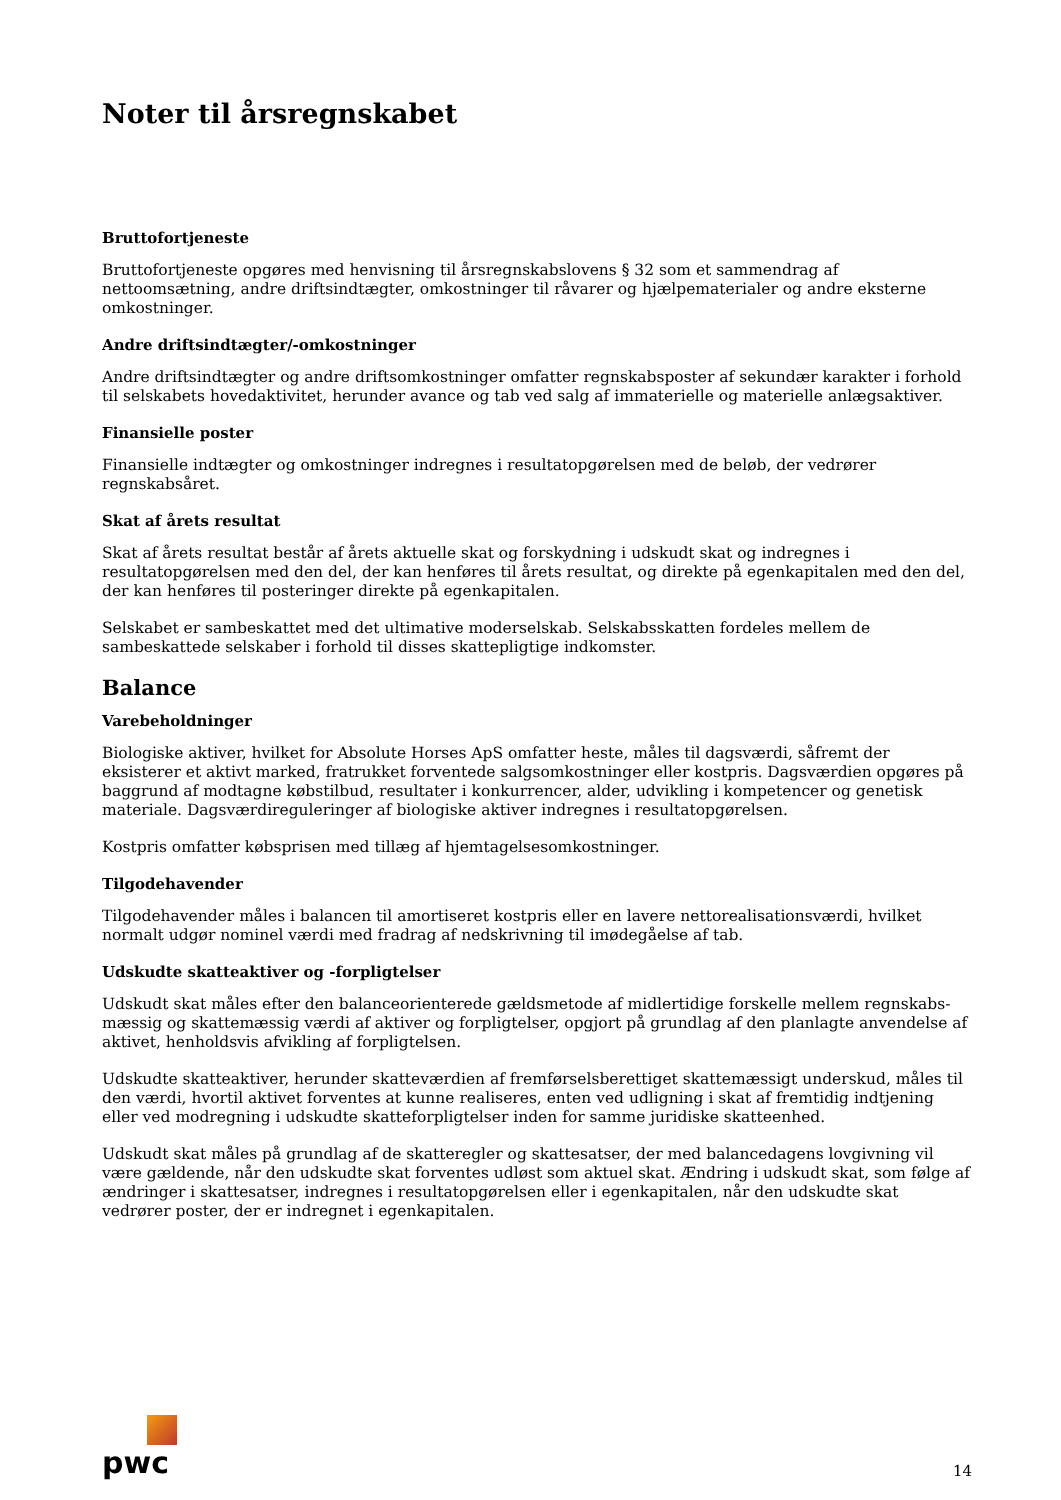Noter til årsregnskabet
Bruttofortjeneste
Bruttofortjeneste opgøres med henvisning til årsregnskabslovens § 32 som et sammendrag af nettoomsætning, andre driftsindtægter, omkostninger til råvarer og hjælpematerialer og andre eksterne omkostninger.
Andre driftsindtægter/-omkostninger
Andre driftsindtægter og andre driftsomkostninger omfatter regnskabsposter af sekundær karakter i forhold til selskabets hovedaktivitet, herunder avance og tab ved salg af immaterielle og materielle anlægsaktiver.
Finansielle poster
Finansielle indtægter og omkostninger indregnes i resultatopgørelsen med de beløb, der vedrører regnskabsåret.
Skat af årets resultat
Skat af årets resultat består af årets aktuelle skat og forskydning i udskudt skat og indregnes i resultatopgørelsen med den del, der kan henføres til årets resultat, og direkte på egenkapitalen med den del, der kan henføres til posteringer direkte på egenkapitalen.
Selskabet er sambeskattet med det ultimative moderselskab. Selskabsskatten fordeles mellem de sambeskattede selskaber i forhold til disses skattepligtige indkomster.
Balance
Varebeholdninger
Biologiske aktiver, hvilket for Absolute Horses ApS omfatter heste, måles til dagsværdi, såfremt der eksisterer et aktivt marked, fratrukket forventede salgsomkostninger eller kostpris. Dagsværdien opgøres på baggrund af modtagne købstilbud, resultater i konkurrencer, alder, udvikling i kompetencer og genetisk materiale. Dagsværdireguleringer af biologiske aktiver indregnes i resultatopgørelsen.
Kostpris omfatter købsprisen med tillæg af hjemtagelsesomkostninger.
Tilgodehavender
Tilgodehavender måles i balancen til amortiseret kostpris eller en lavere nettorealisationsværdi, hvilket normalt udgør nominel værdi med fradrag af nedskrivning til imødegåelse af tab.
Udskudte skatteaktiver og -forpligtelser
Udskudt skat måles efter den balanceorienterede gældsmetode af midlertidige forskelle mellem regnskabs-mæssig og skattemæssig værdi af aktiver og forpligtelser, opgjort på grundlag af den planlagte anvendelse af aktivet, henholdsvis afvikling af forpligtelsen.
Udskudte skatteaktiver, herunder skatteværdien af fremførselsberettiget skattemæssigt underskud, måles til den værdi, hvortil aktivet forventes at kunne realiseres, enten ved udligning i skat af fremtidig indtjening eller ved modregning i udskudte skatteforpligtelser inden for samme juridiske skatteenhed.
Udskudt skat måles på grundlag af de skatteregler og skattesatser, der med balancedagens lovgivning vil være gældende, når den udskudte skat forventes udløst som aktuel skat. Ændring i udskudt skat, som følge af ændringer i skattesatser, indregnes i resultatopgørelsen eller i egenkapitalen, når den udskudte skat vedrører poster, der er indregnet i egenkapitalen.
pwc
14